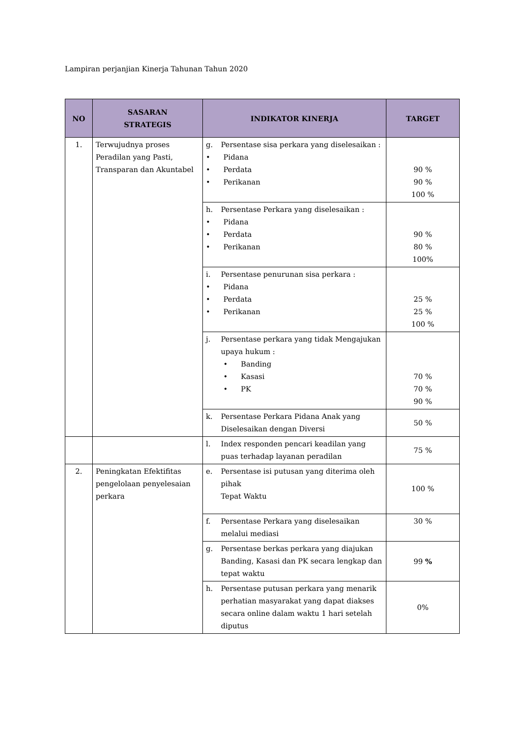Lampiran perjanjian Kinerja Tahunan Tahun 2020
| NO | SASARAN STRATEGIS | INDIKATOR KINERJA | TARGET |
| --- | --- | --- | --- |
| 1. | Terwujudnya proses Peradilan yang Pasti, Transparan dan Akuntabel | g. Persentase sisa perkara yang diselesaikan : • Pidana • Perdata • Perikanan | 90 % 90 % 100 % |
| | | h. Persentase Perkara yang diselesaikan : • Pidana • Perdata • Perikanan | 90 % 80 % 100% |
| | | i. Persentase penurunan sisa perkara : • Pidana • Perdata • Perikanan | 25 % 25 % 100 % |
| | | j. Persentase perkara yang tidak Mengajukan upaya hukum : • Banding • Kasasi • PK | 70 % 70 % 90 % |
| | | k. Persentase Perkara Pidana Anak yang Diselesaikan dengan Diversi | 50 % |
| | | l. Index responden pencari keadilan yang puas terhadap layanan peradilan | 75 % |
| 2. | Peningkatan Efektifitas pengelolaan penyelesaian perkara | e. Persentase isi putusan yang diterima oleh pihak Tepat Waktu | 100 % |
| | | f. Persentase Perkara yang diselesaikan melalui mediasi | 30 % |
| | | g. Persentase berkas perkara yang diajukan Banding, Kasasi dan PK secara lengkap dan tepat waktu | 99 % |
| | | h. Persentase putusan perkara yang menarik perhatian masyarakat yang dapat diakses secara online dalam waktu 1 hari setelah diputus | 0% |